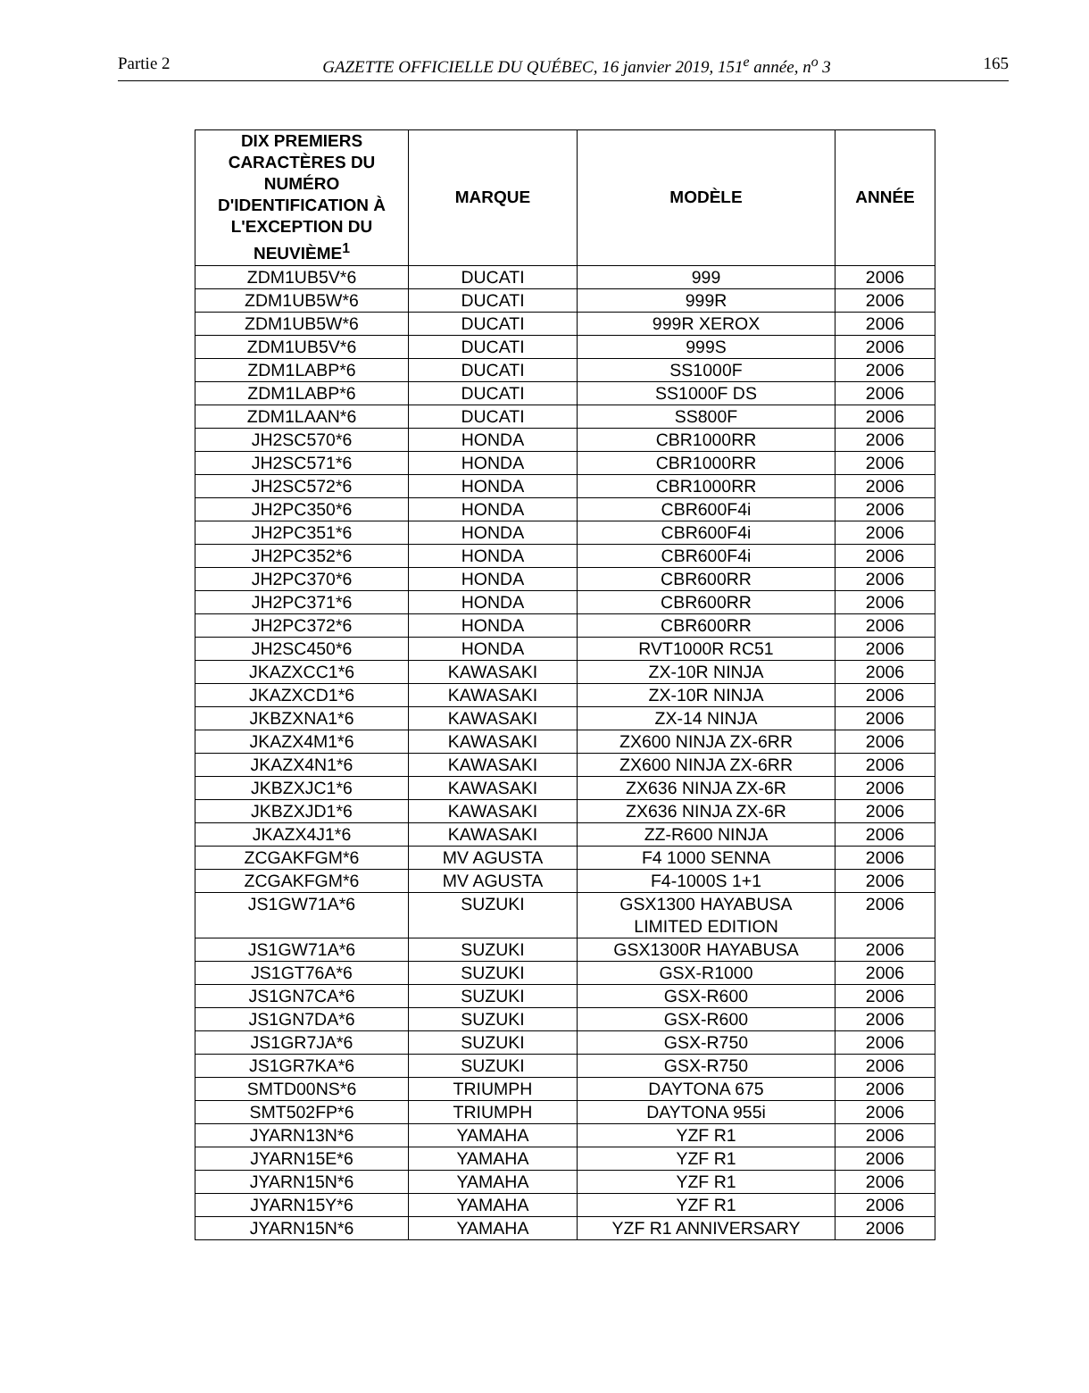Partie 2 GAZETTE OFFICIELLE DU QUÉBEC, 16 janvier 2019, 151<sup>e</sup> année, n<sup>o</sup> 3 165
| DIX PREMIERS CARACTÈRES DU NUMÉRO D'IDENTIFICATION À L'EXCEPTION DU NEUVIÈME<sup>1</sup> | MARQUE | MODÈLE | ANNÉE |
| --- | --- | --- | --- |
| ZDM1UB5V*6 | DUCATI | 999 | 2006 |
| ZDM1UB5W*6 | DUCATI | 999R | 2006 |
| ZDM1UB5W*6 | DUCATI | 999R XEROX | 2006 |
| ZDM1UB5V*6 | DUCATI | 999S | 2006 |
| ZDM1LABP*6 | DUCATI | SS1000F | 2006 |
| ZDM1LABP*6 | DUCATI | SS1000F DS | 2006 |
| ZDM1LAAN*6 | DUCATI | SS800F | 2006 |
| JH2SC570*6 | HONDA | CBR1000RR | 2006 |
| JH2SC571*6 | HONDA | CBR1000RR | 2006 |
| JH2SC572*6 | HONDA | CBR1000RR | 2006 |
| JH2PC350*6 | HONDA | CBR600F4i | 2006 |
| JH2PC351*6 | HONDA | CBR600F4i | 2006 |
| JH2PC352*6 | HONDA | CBR600F4i | 2006 |
| JH2PC370*6 | HONDA | CBR600RR | 2006 |
| JH2PC371*6 | HONDA | CBR600RR | 2006 |
| JH2PC372*6 | HONDA | CBR600RR | 2006 |
| JH2SC450*6 | HONDA | RVT1000R RC51 | 2006 |
| JKAZXCC1*6 | KAWASAKI | ZX-10R NINJA | 2006 |
| JKAZXCD1*6 | KAWASAKI | ZX-10R NINJA | 2006 |
| JKBZXNA1*6 | KAWASAKI | ZX-14 NINJA | 2006 |
| JKAZX4M1*6 | KAWASAKI | ZX600 NINJA ZX-6RR | 2006 |
| JKAZX4N1*6 | KAWASAKI | ZX600 NINJA ZX-6RR | 2006 |
| JKBZXJC1*6 | KAWASAKI | ZX636 NINJA ZX-6R | 2006 |
| JKBZXJD1*6 | KAWASAKI | ZX636 NINJA ZX-6R | 2006 |
| JKAZX4J1*6 | KAWASAKI | ZZ-R600 NINJA | 2006 |
| ZCGAKFGM*6 | MV AGUSTA | F4 1000 SENNA | 2006 |
| ZCGAKFGM*6 | MV AGUSTA | F4-1000S 1+1 | 2006 |
| JS1GW71A*6 | SUZUKI | GSX1300 HAYABUSA LIMITED EDITION | 2006 |
| JS1GW71A*6 | SUZUKI | GSX1300R HAYABUSA | 2006 |
| JS1GT76A*6 | SUZUKI | GSX-R1000 | 2006 |
| JS1GN7CA*6 | SUZUKI | GSX-R600 | 2006 |
| JS1GN7DA*6 | SUZUKI | GSX-R600 | 2006 |
| JS1GR7JA*6 | SUZUKI | GSX-R750 | 2006 |
| JS1GR7KA*6 | SUZUKI | GSX-R750 | 2006 |
| SMTD00NS*6 | TRIUMPH | DAYTONA 675 | 2006 |
| SMT502FP*6 | TRIUMPH | DAYTONA 955i | 2006 |
| JYARN13N*6 | YAMAHA | YZF R1 | 2006 |
| JYARN15E*6 | YAMAHA | YZF R1 | 2006 |
| JYARN15N*6 | YAMAHA | YZF R1 | 2006 |
| JYARN15Y*6 | YAMAHA | YZF R1 | 2006 |
| JYARN15N*6 | YAMAHA | YZF R1 ANNIVERSARY | 2006 |